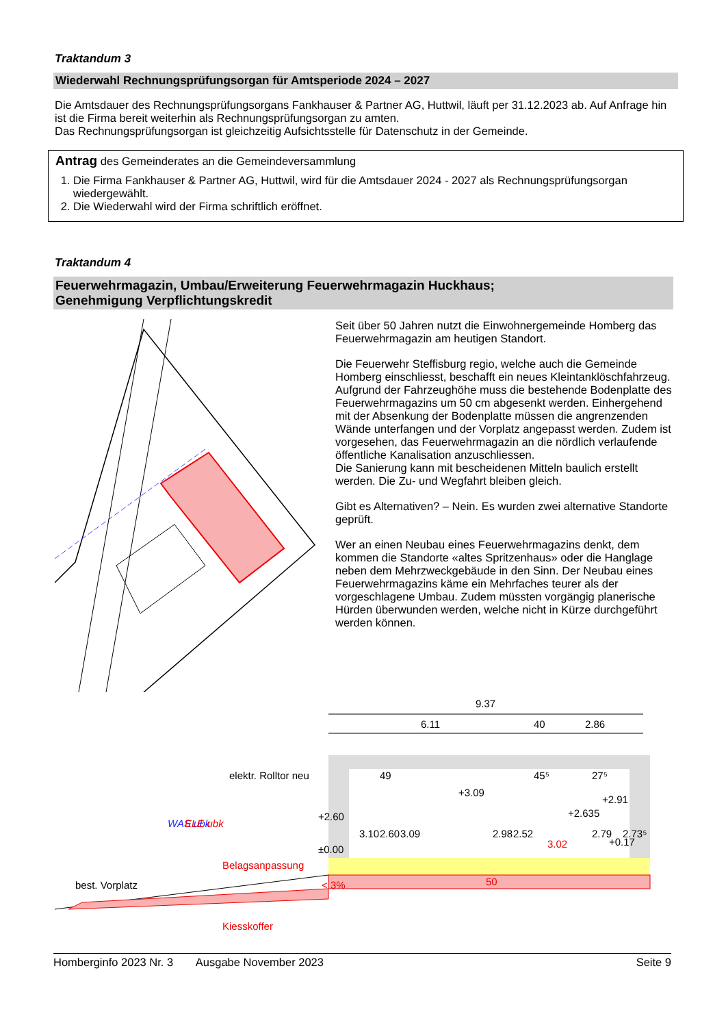Traktandum 3
Wiederwahl Rechnungsprüfungsorgan für Amtsperiode 2024 – 2027
Die Amtsdauer des Rechnungsprüfungsorgans Fankhauser & Partner AG, Huttwil, läuft per 31.12.2023 ab. Auf Anfrage hin ist die Firma bereit weiterhin als Rechnungsprüfungsorgan zu amten.
Das Rechnungsprüfungsorgan ist gleichzeitig Aufsichtsstelle für Datenschutz in der Gemeinde.
Antrag des Gemeinderates an die Gemeindeversammlung
1. Die Firma Fankhauser & Partner AG, Huttwil, wird für die Amtsdauer 2024 - 2027 als Rechnungsprüfungsorgan wiedergewählt.
2. Die Wiederwahl wird der Firma schriftlich eröffnet.
Traktandum 4
Feuerwehrmagazin, Umbau/Erweiterung Feuerwehrmagazin Huckhaus;
Genehmigung Verpflichtungskredit
Seit über 50 Jahren nutzt die Einwohnergemeinde Homberg das Feuerwehrmagazin am heutigen Standort.
Die Feuerwehr Steffisburg regio, welche auch die Gemeinde Homberg einschliesst, beschafft ein neues Kleintanklöschfahrzeug. Aufgrund der Fahrzeughöhe muss die bestehende Bodenplatte des Feuerwehrmagazins um 50 cm abgesenkt werden. Einhergehend mit der Absenkung der Bodenplatte müssen die angrenzenden Wände unterfangen und der Vorplatz angepasst werden. Zudem ist vorgesehen, das Feuerwehrmagazin an die nördlich verlaufende öffentliche Kanalisation anzuschliessen.
Die Sanierung kann mit bescheidenen Mitteln baulich erstellt werden. Die Zu- und Wegfahrt bleiben gleich.
Gibt es Alternativen? – Nein. Es wurden zwei alternative Standorte geprüft.
Wer an einen Neubau eines Feuerwehrmagazins denkt, dem kommen die Standorte «altes Spritzenhaus» oder die Hanglage neben dem Mehrzweckgebäude in den Sinn. Der Neubau eines Feuerwehrmagazins käme ein Mehrfaches teurer als der vorgeschlagene Umbau. Zudem müssten vorgängig planerische Hürden überwunden werden, welche nicht in Kürze durchgeführt werden können.
9.37
6.11
40
2.86
elektr. Rolltor neu
+3.09
+2.60
+2.635
+2.91
±0.00
+0.17
3.10
2.60
3.09
2.98
2.52
2.79
2.73⁵
49
45⁵
27⁵
3.02
50
WAS ubk
ELE ubk
Belagsanpassung
< 3%
best. Vorplatz
Kiesskoffer
Homberginfo 2023 Nr. 3 Ausgabe November 2023 Seite 9